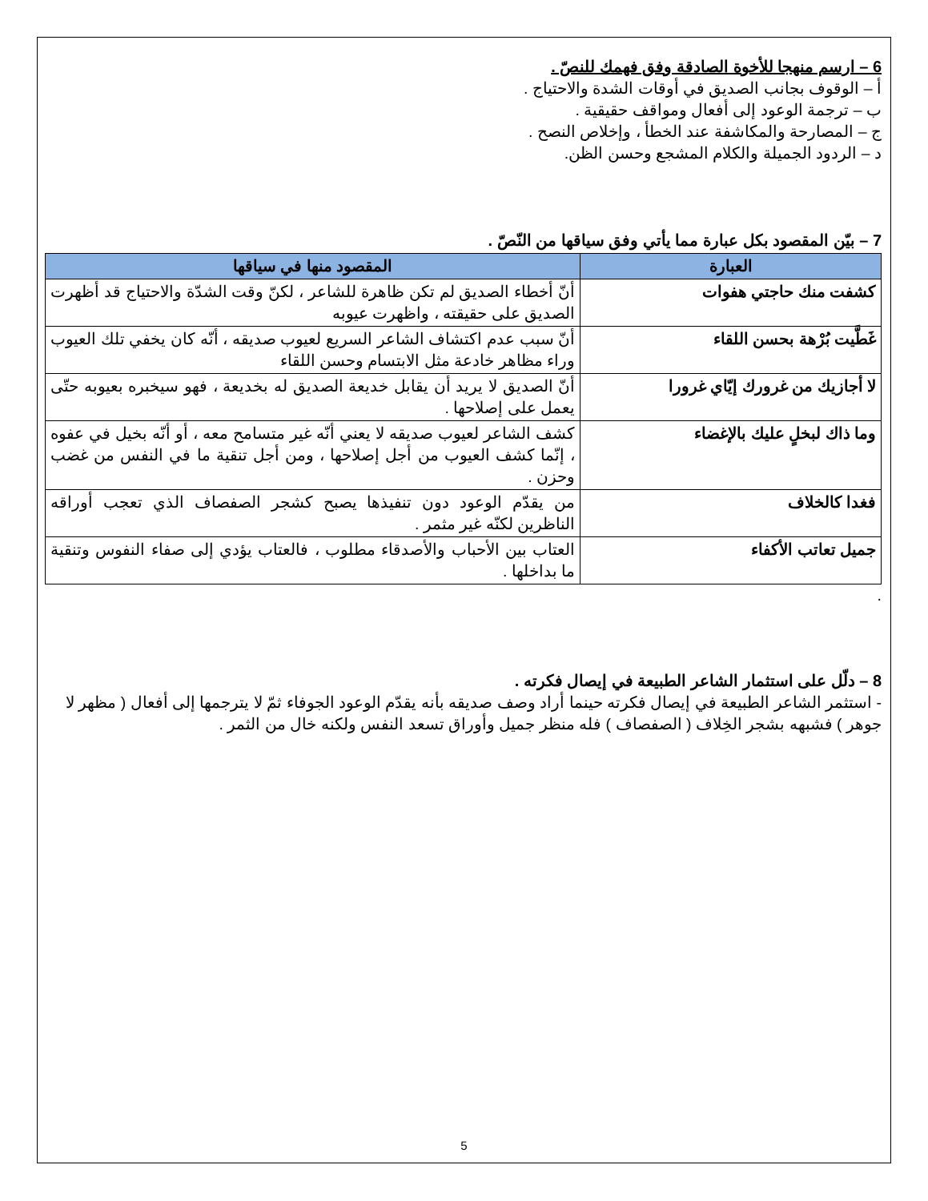6 – ارسم منهجا للأخوة الصادقة وفق فهمك للنصّ .
أ – الوقوف بجانب الصديق في أوقات الشدة والاحتياج .
ب – ترجمة الوعود إلى أفعال ومواقف حقيقية .
ج – المصارحة والمكاشفة عند الخطأ ، وإخلاص النصح .
د – الردود الجميلة والكلام المشجع وحسن الظن.
7 – بيّن المقصود بكل عبارة مما يأتي وفق سياقها من النّصّ .
| العبارة | المقصود منها في سياقها |
| --- | --- |
| كشفت منك حاجتي هفوات | أنّ أخطاء الصديق لم تكن ظاهرة للشاعر ، لكنّ وقت الشدّة والاحتياج قد أظهرت الصديق على حقيقته ، واظهرت عيوبه |
| غَطَّيت بُرْهة بحسن اللقاء | أنّ سبب عدم اكتشاف الشاعر السريع لعيوب صديقه ، أنّه كان يخفي تلك العيوب وراء مظاهر خادعة مثل الابتسام وحسن اللقاء |
| لا أجازيك من غرورك إيّاي غرورا | أنّ الصديق لا يريد أن يقابل خديعة الصديق له بخديعة ، فهو سيخبره بعيوبه حتّى يعمل على إصلاحها . |
| وما ذاك لبخلٍ عليك بالإغضاء | كشف الشاعر لعيوب صديقه لا يعني أنّه غير متسامح معه ، أو أنّه بخيل في عفوه ، إنّما كشف العيوب من أجل إصلاحها ، ومن أجل تنقية ما في النفس من غضب وحزن . |
| فغدا كالخلاف | من يقدّم الوعود دون تنفيذها يصبح كشجر الصفصاف الذي تعجب أوراقه الناظرين لكنّه غير مثمر . |
| جميل تعاتب الأكفاء | العتاب بين الأحباب والأصدقاء مطلوب ، فالعتاب يؤدي إلى صفاء النفوس وتنقية ما بداخلها . |
.
8 – دلّل على استثمار الشاعر الطبيعة في إيصال فكرته .
- استثمر الشاعر الطبيعة في إيصال فكرته حينما أراد وصف صديقه بأنه يقدّم الوعود الجوفاء ثمّ لا يترجمها إلى أفعال ( مظهر لا جوهر ) فشبهه بشجر الخِلاف ( الصفصاف ) فله منظر جميل وأوراق تسعد النفس ولكنه خال من الثمر .
5